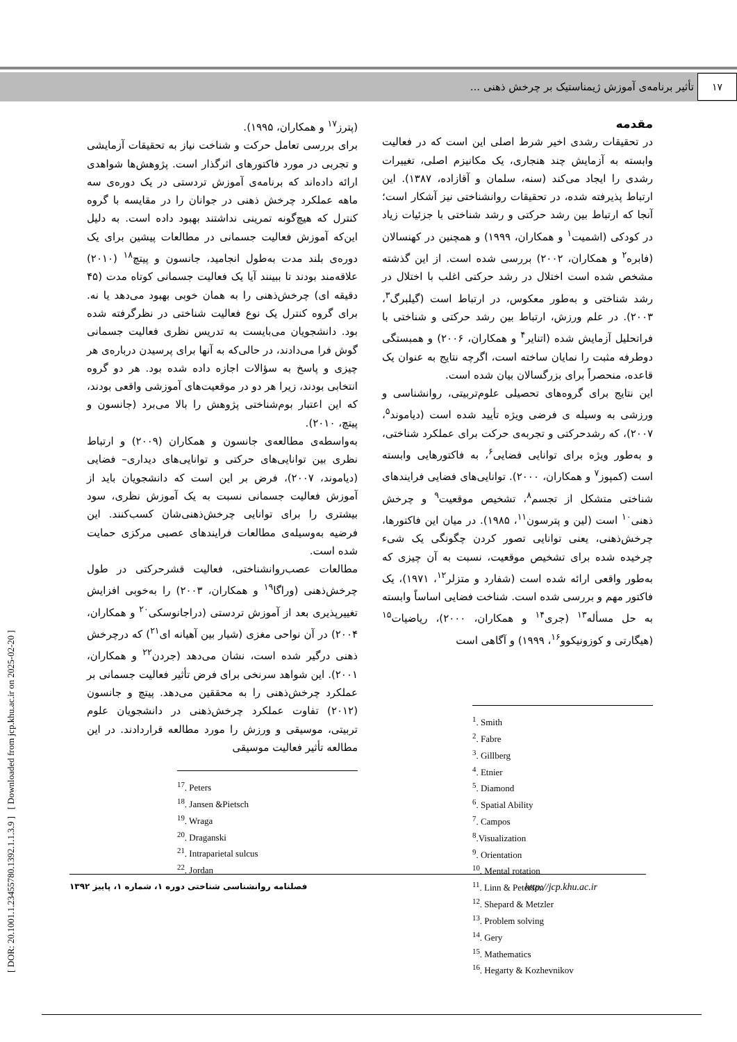۱۷ تأثیر برنامه‌ی آموزش ژیمناستیک بر چرخش ذهنی ...
[ DOR: 20.1001.1.23455780.1392.1.1.3.9 ] [ Downloaded from jcp.khu.ac.ir on 2025-02-20 ]
مقدمه
در تحقیقات رشدی اخیر شرط اصلی این است که در فعالیت وابسته به آزمایش چند هنجاری، یک مکانیزم اصلی، تغییرات رشدی را ایجاد می‌کند (سنه، سلمان و آقازاده، ۱۳۸۷). این ارتباط پذیرفته شده، در تحقیقات روانشناختی نیز آشکار است؛ آنجا که ارتباط بین رشد حرکتی و رشد شناختی با جزئیات زیاد در کودکی (اشمیت<sup>۱</sup> و همکاران، ۱۹۹۹) و همچنین در کهنسالان (فابره<sup>۲</sup> و همکاران، ۲۰۰۲) بررسی شده است. از این گذشته مشخص شده است اختلال در رشد حرکتی اغلب با اختلال در رشد شناختی و به‌طور معکوس، در ارتباط است (گیلبرگ<sup>۳</sup>، ۲۰۰۳). در علم ورزش، ارتباط بین رشد حرکتی و شناختی با فراتحلیل آزمایش شده (اتنایر<sup>۴</sup> و همکاران، ۲۰۰۶) و همبستگی دوطرفه مثبت را نمایان ساخته است، اگرچه نتایج به عنوان یک قاعده، منحصراً برای بزرگسالان بیان شده است.
این نتایج برای گروه‌های تحصیلی علوم‌تربیتی، روانشناسی و ورزشی به وسیله ی فرضی ویژه تأیید شده است (دیاموند<sup>۵</sup>، ۲۰۰۷)، که رشدحرکتی و تجربه‌ی حرکت برای عملکرد شناختی، و به‌طور ویژه برای توانایی فضایی<sup>۶</sup>، به فاکتورهایی وابسته است (کمپوز<sup>۷</sup> و همکاران، ۲۰۰۰). توانایی‌های فضایی فرایندهای شناختی متشکل از تجسم<sup>۸</sup>، تشخیص موقعیت<sup>۹</sup> و چرخش ذهنی<sup>۱۰</sup> است (لین و پترسون<sup>۱۱</sup>، ۱۹۸۵). در میان این فاکتورها، چرخش‌ذهنی، یعنی توانایی تصور کردن چگونگی یک شیء چرخیده شده برای تشخیص موقعیت، نسبت به آن چیزی که به‌طور واقعی ارائه شده است (شفارد و متزلر<sup>۱۲</sup>، ۱۹۷۱)، یک فاکتور مهم و بررسی شده است. شناخت فضایی اساساً وابسته به حل مسأله<sup>۱۳</sup> (جری<sup>۱۴</sup> و همکاران، ۲۰۰۰)، ریاضیات<sup>۱۵</sup> (هیگارتی و کوزونیکوو<sup>۱۶</sup>، ۱۹۹۹) و آگاهی است
<sup>1</sup>. Smith
<sup>2</sup>. Fabre
<sup>3</sup>. Gillberg
<sup>4</sup>. Etnier
<sup>5</sup>. Diamond
<sup>6</sup>. Spatial Ability
<sup>7</sup>. Campos
<sup>8</sup>.Visualization
<sup>9</sup>. Orientation
<sup>10</sup>. Mental rotation
<sup>11</sup>. Linn & Peterson
<sup>12</sup>. Shepard & Metzler
<sup>13</sup>. Problem solving
<sup>14</sup>. Gery
<sup>15</sup>. Mathematics
<sup>16</sup>. Hegarty & Kozhevnikov
(پترز<sup>۱۷</sup> و همکاران، ۱۹۹۵).
برای بررسی تعامل حرکت و شناخت نیاز به تحقیقات آزمایشی و تجربی در مورد فاکتورهای اثرگذار است. پژوهش‌ها شواهدی ارائه داده‌اند که برنامه‌ی آموزش تردستی در یک دوره‌ی سه ماهه عملکرد چرخش ذهنی در جوانان را در مقایسه با گروه کنترل که هیچ‌گونه تمرینی نداشتند بهبود داده است. به دلیل این‌که آموزش فعالیت جسمانی در مطالعات پیشین برای یک دوره‌ی بلند مدت به‌طول انجامید، جانسون و پیتچ<sup>۱۸</sup> (۲۰۱۰) علاقه‌مند بودند تا ببینند آیا یک فعالیت جسمانی کوتاه مدت (۴۵ دقیقه ای) چرخش‌ذهنی را به همان خوبی بهبود می‌دهد یا نه. برای گروه کنترل یک نوع فعالیت شناختی در نظرگرفته شده بود. دانشجویان می‌بایست به تدریس نظری فعالیت جسمانی گوش فرا می‌دادند، در حالی‌که به آنها برای پرسیدن درباره‌ی هر چیزی و پاسخ به سؤالات اجازه داده شده بود. هر دو گروه انتخابی بودند، زیرا هر دو در موقعیت‌های آموزشی واقعی بودند، که این اعتبار بوم‌شناختی پژوهش را بالا می‌برد (جانسون و پیتچ، ۲۰۱۰).
به‌واسطه‌ی مطالعه‌ی جانسون و همکاران (۲۰۰۹) و ارتباط نظری بین توانایی‌های حرکتی و توانایی‌های دیداری– فضایی (دیاموند، ۲۰۰۷)، فرض بر این است که دانشجویان باید از آموزش فعالیت جسمانی نسبت به یک آموزش نظری، سود بیشتری را برای توانایی چرخش‌ذهنی‌شان کسب‌کنند. این فرضیه به‌وسیله‌ی مطالعات فرایندهای عصبی مرکزی حمایت شده است.
مطالعات عصب‌روانشناختی، فعالیت قشرحرکتی در طول چرخش‌ذهنی (وراگا<sup>۱۹</sup> و همکاران، ۲۰۰۳) را به‌خوبی افزایش تغییرپذیری بعد از آموزش تردستی (دراجانوسکی<sup>۲۰</sup> و همکاران، ۲۰۰۴) در آن نواحی مغزی (شیار بین آهیانه ای<sup>۲۱</sup>) که درچرخش ذهنی درگیر شده است، نشان می‌دهد (جردن<sup>۲۲</sup> و همکاران، ۲۰۰۱). این شواهد سرنخی برای فرض تأثیر فعالیت جسمانی بر عملکرد چرخش‌ذهنی را به محققین می‌دهد. پیتچ و جانسون (۲۰۱۲) تفاوت عملکرد چرخش‌ذهنی در دانشجویان علوم تربیتی، موسیقی و ورزش را مورد مطالعه قراردادند. در این مطالعه تأثیر فعالیت موسیقی
<sup>17</sup>. Peters
<sup>18</sup>. Jansen &Pietsch
<sup>19</sup>. Wraga
<sup>20</sup>. Draganski
<sup>21</sup>. Intraparietal sulcus
<sup>22</sup>. Jordan
فصلنامه روانشناسی شناختی دوره ۱، شماره ۱، پاییز ۱۳۹۲ http://jcp.khu.ac.ir